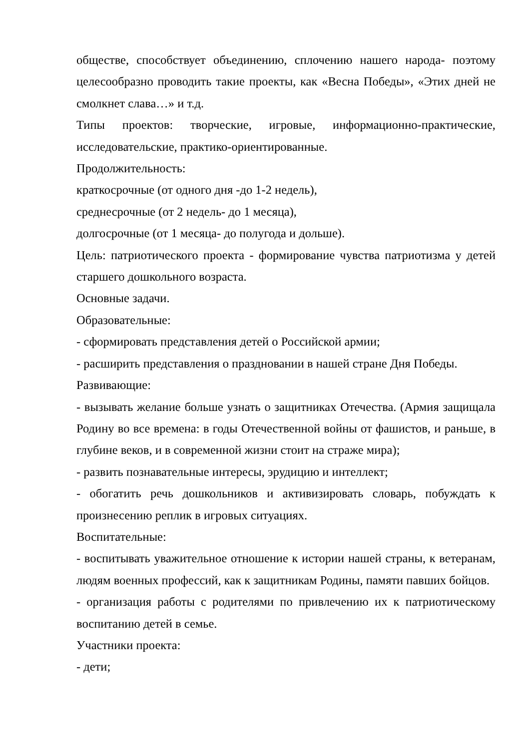обществе, способствует объединению, сплочению нашего народа- поэтому целесообразно проводить такие проекты, как «Весна Победы», «Этих дней не смолкнет слава…» и т.д.
Типы проектов: творческие, игровые, информационно-практические, исследовательские, практико-ориентированные.
Продолжительность:
краткосрочные (от одного дня -до 1-2 недель),
среднесрочные (от 2 недель- до 1 месяца),
долгосрочные (от 1 месяца- до полугода и дольше).
Цель: патриотического проекта - формирование чувства патриотизма у детей старшего дошкольного возраста.
Основные задачи.
Образовательные:
- сформировать представления детей о Российской армии;
- расширить представления о праздновании в нашей стране Дня Победы.
Развивающие:
- вызывать желание больше узнать о защитниках Отечества. (Армия защищала Родину во все времена: в годы Отечественной войны от фашистов, и раньше, в глубине веков, и в современной жизни стоит на страже мира);
- развить познавательные интересы, эрудицию и интеллект;
- обогатить речь дошкольников и активизировать словарь, побуждать к произнесению реплик в игровых ситуациях.
Воспитательные:
- воспитывать уважительное отношение к истории нашей страны, к ветеранам, людям военных профессий, как к защитникам Родины, памяти павших бойцов.
- организация работы с родителями по привлечению их к патриотическому воспитанию детей в семье.
Участники проекта:
- дети;